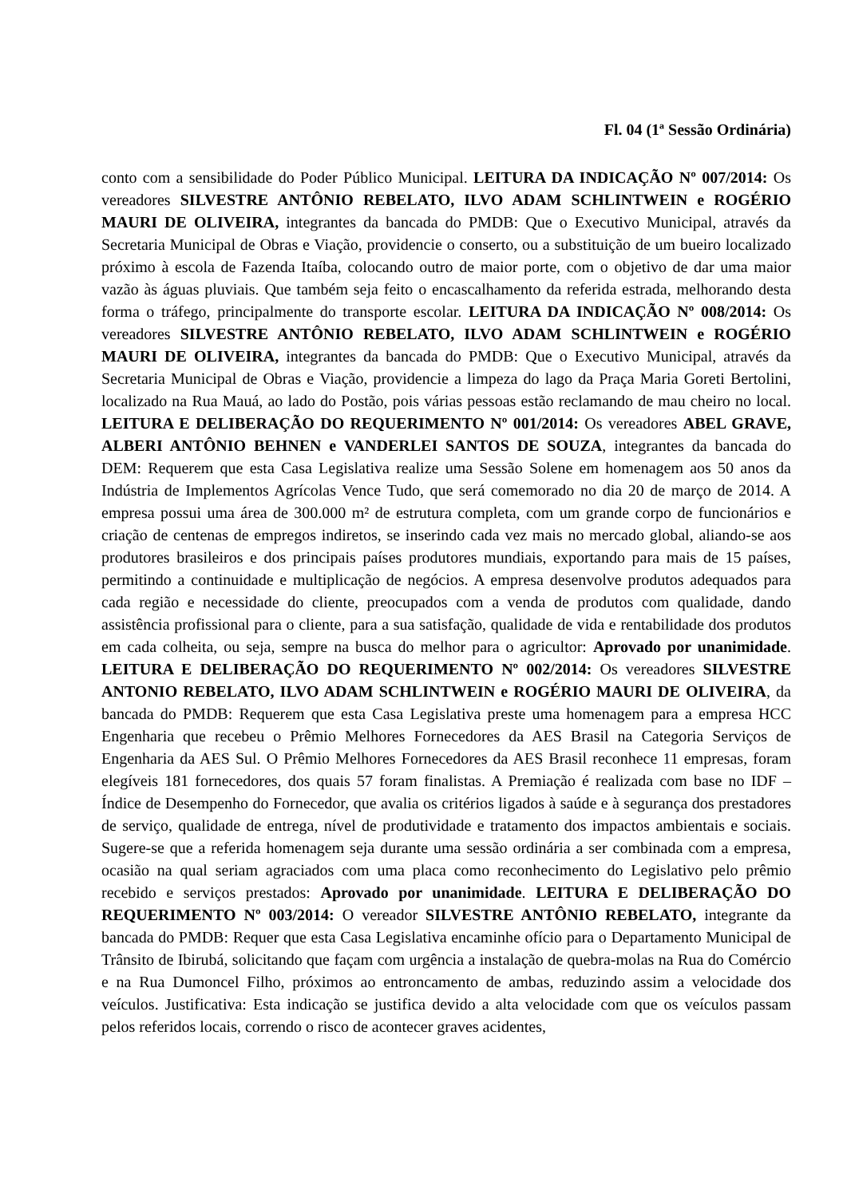Fl. 04 (1ª Sessão Ordinária)
conto com a sensibilidade do Poder Público Municipal. LEITURA DA INDICAÇÃO Nº 007/2014: Os vereadores SILVESTRE ANTÔNIO REBELATO, ILVO ADAM SCHLINTWEIN e ROGÉRIO MAURI DE OLIVEIRA, integrantes da bancada do PMDB: Que o Executivo Municipal, através da Secretaria Municipal de Obras e Viação, providencie o conserto, ou a substituição de um bueiro localizado próximo à escola de Fazenda Itaíba, colocando outro de maior porte, com o objetivo de dar uma maior vazão às águas pluviais. Que também seja feito o encascalhamento da referida estrada, melhorando desta forma o tráfego, principalmente do transporte escolar. LEITURA DA INDICAÇÃO Nº 008/2014: Os vereadores SILVESTRE ANTÔNIO REBELATO, ILVO ADAM SCHLINTWEIN e ROGÉRIO MAURI DE OLIVEIRA, integrantes da bancada do PMDB: Que o Executivo Municipal, através da Secretaria Municipal de Obras e Viação, providencie a limpeza do lago da Praça Maria Goreti Bertolini, localizado na Rua Mauá, ao lado do Postão, pois várias pessoas estão reclamando de mau cheiro no local. LEITURA E DELIBERAÇÃO DO REQUERIMENTO Nº 001/2014: Os vereadores ABEL GRAVE, ALBERI ANTÔNIO BEHNEN e VANDERLEI SANTOS DE SOUZA, integrantes da bancada do DEM: Requerem que esta Casa Legislativa realize uma Sessão Solene em homenagem aos 50 anos da Indústria de Implementos Agrícolas Vence Tudo, que será comemorado no dia 20 de março de 2014. A empresa possui uma área de 300.000 m² de estrutura completa, com um grande corpo de funcionários e criação de centenas de empregos indiretos, se inserindo cada vez mais no mercado global, aliando-se aos produtores brasileiros e dos principais países produtores mundiais, exportando para mais de 15 países, permitindo a continuidade e multiplicação de negócios. A empresa desenvolve produtos adequados para cada região e necessidade do cliente, preocupados com a venda de produtos com qualidade, dando assistência profissional para o cliente, para a sua satisfação, qualidade de vida e rentabilidade dos produtos em cada colheita, ou seja, sempre na busca do melhor para o agricultor: Aprovado por unanimidade. LEITURA E DELIBERAÇÃO DO REQUERIMENTO Nº 002/2014: Os vereadores SILVESTRE ANTONIO REBELATO, ILVO ADAM SCHLINTWEIN e ROGÉRIO MAURI DE OLIVEIRA, da bancada do PMDB: Requerem que esta Casa Legislativa preste uma homenagem para a empresa HCC Engenharia que recebeu o Prêmio Melhores Fornecedores da AES Brasil na Categoria Serviços de Engenharia da AES Sul. O Prêmio Melhores Fornecedores da AES Brasil reconhece 11 empresas, foram elegíveis 181 fornecedores, dos quais 57 foram finalistas. A Premiação é realizada com base no IDF – Índice de Desempenho do Fornecedor, que avalia os critérios ligados à saúde e à segurança dos prestadores de serviço, qualidade de entrega, nível de produtividade e tratamento dos impactos ambientais e sociais. Sugere-se que a referida homenagem seja durante uma sessão ordinária a ser combinada com a empresa, ocasião na qual seriam agraciados com uma placa como reconhecimento do Legislativo pelo prêmio recebido e serviços prestados: Aprovado por unanimidade. LEITURA E DELIBERAÇÃO DO REQUERIMENTO Nº 003/2014: O vereador SILVESTRE ANTÔNIO REBELATO, integrante da bancada do PMDB: Requer que esta Casa Legislativa encaminhe ofício para o Departamento Municipal de Trânsito de Ibirubá, solicitando que façam com urgência a instalação de quebra-molas na Rua do Comércio e na Rua Dumoncel Filho, próximos ao entroncamento de ambas, reduzindo assim a velocidade dos veículos. Justificativa: Esta indicação se justifica devido a alta velocidade com que os veículos passam pelos referidos locais, correndo o risco de acontecer graves acidentes,